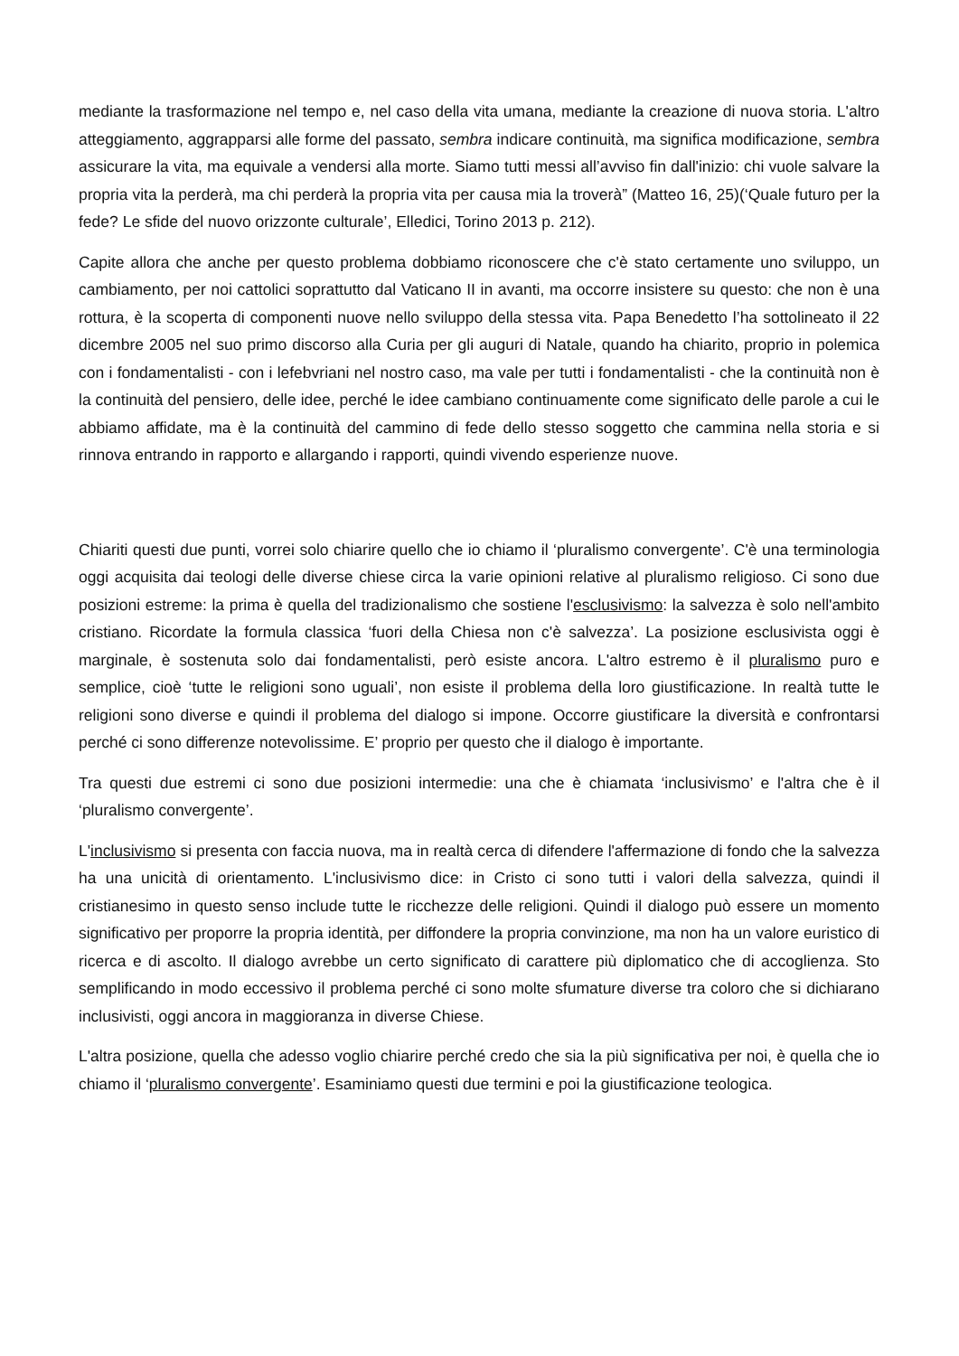mediante la trasformazione nel tempo e, nel caso della vita umana, mediante la creazione di nuova storia. L'altro atteggiamento, aggrapparsi alle forme del passato, sembra indicare continuità, ma significa modificazione, sembra assicurare la vita, ma equivale a vendersi alla morte. Siamo tutti messi all’avviso fin dall'inizio: chi vuole salvare la propria vita la perderà, ma chi perderà la propria vita per causa mia la troverà” (Matteo 16, 25)(‘Quale futuro per la fede? Le sfide del nuovo orizzonte culturale’, Elledici, Torino 2013 p. 212).
Capite allora che anche per questo problema dobbiamo riconoscere che c'è stato certamente uno sviluppo, un cambiamento, per noi cattolici soprattutto dal Vaticano II in avanti, ma occorre insistere su questo: che non è una rottura, è la scoperta di componenti nuove nello sviluppo della stessa vita. Papa Benedetto l’ha sottolineato il 22 dicembre 2005 nel suo primo discorso alla Curia per gli auguri di Natale, quando ha chiarito, proprio in polemica con i fondamentalisti - con i lefebvriani nel nostro caso, ma vale per tutti i fondamentalisti - che la continuità non è la continuità del pensiero, delle idee, perché le idee cambiano continuamente come significato delle parole a cui le abbiamo affidate, ma è la continuità del cammino di fede dello stesso soggetto che cammina nella storia e si rinnova entrando in rapporto e allargando i rapporti, quindi vivendo esperienze nuove.
Chiariti questi due punti, vorrei solo chiarire quello che io chiamo il ‘pluralismo convergente’. C'è una terminologia oggi acquisita dai teologi delle diverse chiese circa la varie opinioni relative al pluralismo religioso. Ci sono due posizioni estreme: la prima è quella del tradizionalismo che sostiene l'esclusivismo: la salvezza è solo nell'ambito cristiano. Ricordate la formula classica ‘fuori della Chiesa non c'è salvezza’. La posizione esclusivista oggi è marginale, è sostenuta solo dai fondamentalisti, però esiste ancora. L'altro estremo è il pluralismo puro e semplice, cioè ‘tutte le religioni sono uguali’, non esiste il problema della loro giustificazione. In realtà tutte le religioni sono diverse e quindi il problema del dialogo si impone. Occorre giustificare la diversità e confrontarsi perché ci sono differenze notevolissime. E’ proprio per questo che il dialogo è importante.
Tra questi due estremi ci sono due posizioni intermedie: una che è chiamata ‘inclusivismo’ e l'altra che è il ‘pluralismo convergente’.
L'inclusivismo si presenta con faccia nuova, ma in realtà cerca di difendere l'affermazione di fondo che la salvezza ha una unicità di orientamento. L'inclusivismo dice: in Cristo ci sono tutti i valori della salvezza, quindi il cristianesimo in questo senso include tutte le ricchezze delle religioni. Quindi il dialogo può essere un momento significativo per proporre la propria identità, per diffondere la propria convinzione, ma non ha un valore euristico di ricerca e di ascolto. Il dialogo avrebbe un certo significato di carattere più diplomatico che di accoglienza. Sto semplificando in modo eccessivo il problema perché ci sono molte sfumature diverse tra coloro che si dichiarano inclusivisti, oggi ancora in maggioranza in diverse Chiese.
L'altra posizione, quella che adesso voglio chiarire perché credo che sia la più significativa per noi, è quella che io chiamo il ‘pluralismo convergente’. Esaminiamo questi due termini e poi la giustificazione teologica.